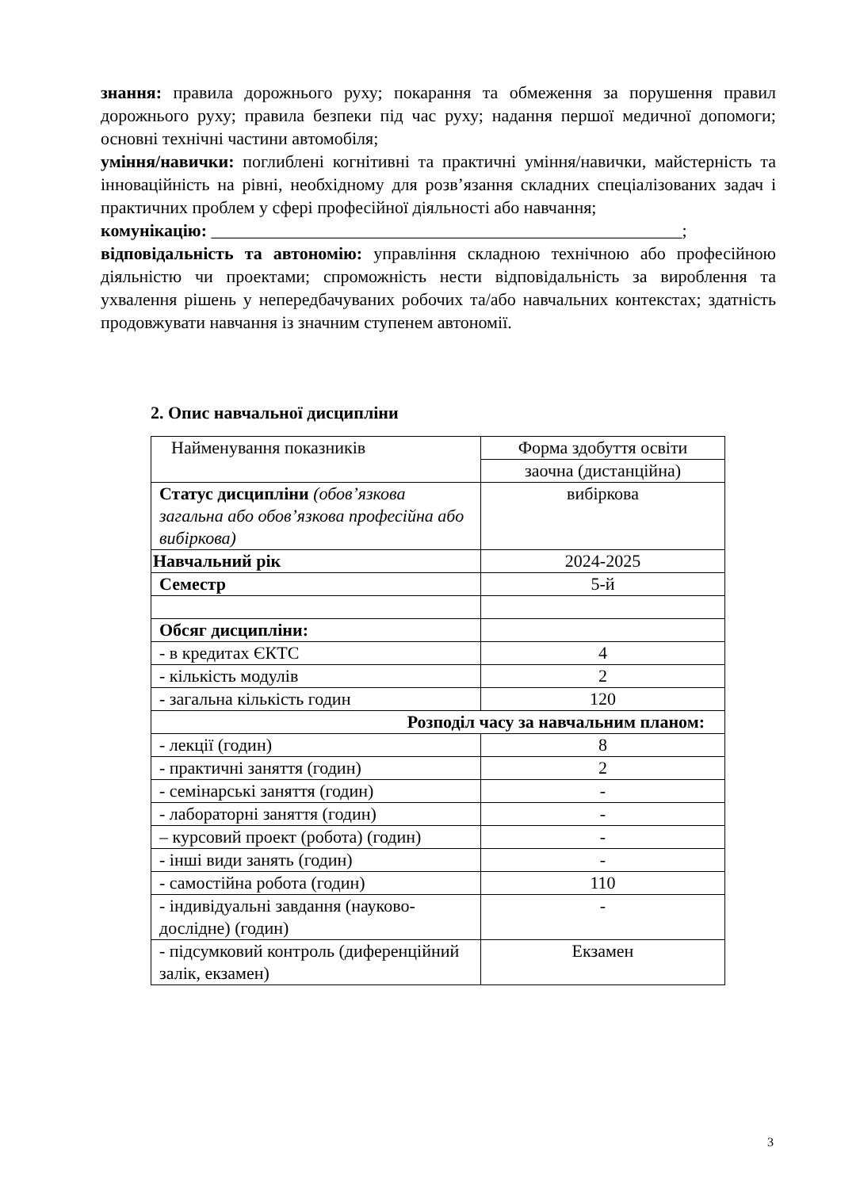знання: правила дорожнього руху; покарання та обмеження за порушення правил дорожнього руху; правила безпеки під час руху; надання першої медичної допомоги; основні технічні частини автомобіля;
уміння/навички: поглиблені когнітивні та практичні уміння/навички, майстерність та інноваційність на рівні, необхідному для розв’язання складних спеціалізованих задач і практичних проблем у сфері професійної діяльності або навчання;
комунікацію: ______________________________________________________;
відповідальність та автономію: управління складною технічною або професійною діяльністю чи проектами; спроможність нести відповідальність за вироблення та ухвалення рішень у непередбачуваних робочих та/або навчальних контекстах; здатність продовжувати навчання із значним ступенем автономії.
2. Опис навчальної дисципліни
| Найменування показників | Форма здобуття освіти |
| --- | --- |
| | заочна (дистанційна) |
| Статус дисципліни (обов’язкова загальна або обов’язкова професійна або вибіркова) | вибіркова |
| Навчальний рік | 2024-2025 |
| Семестр | 5-й |
| Обсяг дисципліни: | |
| - в кредитах ЄКТС | 4 |
| - кількість модулів | 2 |
| - загальна кількість годин | 120 |
| Розподіл часу за навчальним планом: | |
| - лекції (годин) | 8 |
| - практичні заняття (годин) | 2 |
| - семінарські заняття (годин) | - |
| - лабораторні заняття (годин) | - |
| – курсовий проект (робота) (годин) | - |
| - інші види занять (годин) | - |
| - самостійна робота (годин) | 110 |
| - індивідуальні завдання (науково-дослідне) (годин) | - |
| - підсумковий контроль (диференційний залік, екзамен) | Екзамен |
3